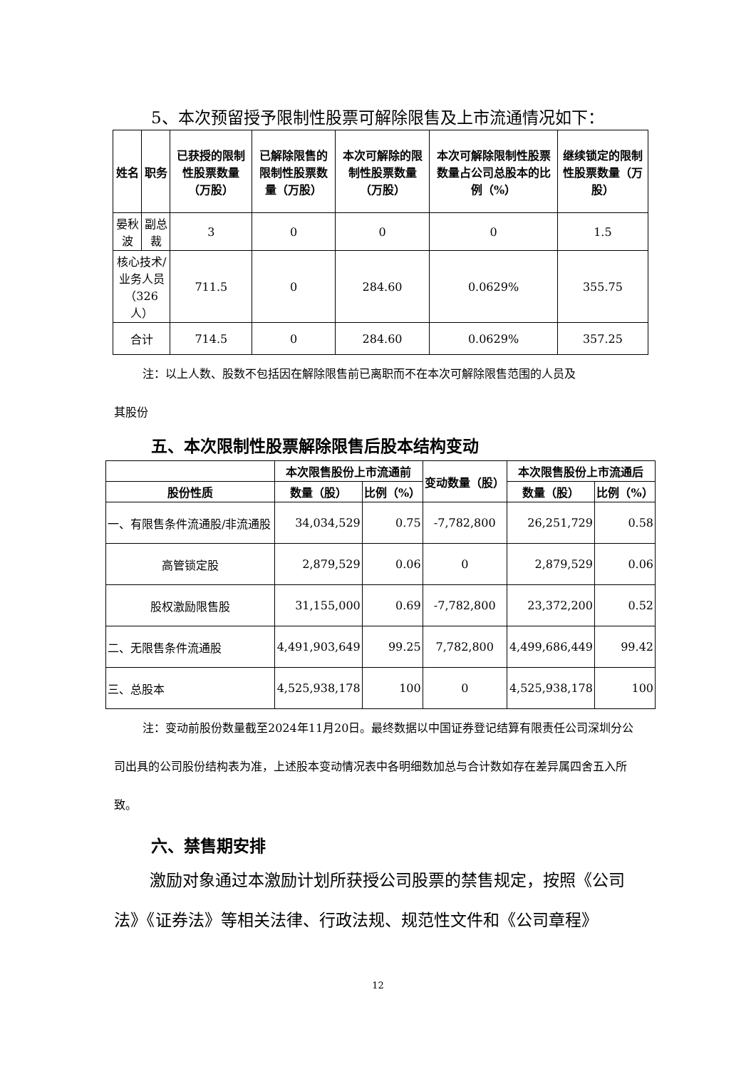5、本次预留授予限制性股票可解除限售及上市流通情况如下：
| 姓名 | 职务 | 已获授的限制性股票数量（万股） | 已解除限售的限制性股票数量（万股） | 本次可解除的限制性股票数量（万股） | 本次可解除限制性股票数量占公司总股本的比例（%） | 继续锁定的限制性股票数量（万股） |
| --- | --- | --- | --- | --- | --- | --- |
| 晏秋波 | 副总裁 | 3 | 0 | 0 | 0 | 1.5 |
| 核心技术/业务人员 （326 人） | | 711.5 | 0 | 284.60 | 0.0629% | 355.75 |
| 合计 | | 714.5 | 0 | 284.60 | 0.0629% | 357.25 |
注：以上人数、股数不包括因在解除限售前已离职而不在本次可解除限售范围的人员及
其股份
五、本次限制性股票解除限售后股本结构变动
| | 本次限售股份上市流通前 | | 变动数量（股） | 本次限售股份上市流通后 | |
| --- | --- | --- | --- | --- | --- |
| 股份性质 | 数量（股） | 比例（%） | | 数量（股） | 比例（%） |
| 一、有限售条件流通股/非流通股 | 34,034,529 | 0.75 | -7,782,800 | 26,251,729 | 0.58 |
| 高管锁定股 | 2,879,529 | 0.06 | 0 | 2,879,529 | 0.06 |
| 股权激励限售股 | 31,155,000 | 0.69 | -7,782,800 | 23,372,200 | 0.52 |
| 二、无限售条件流通股 | 4,491,903,649 | 99.25 | 7,782,800 | 4,499,686,449 | 99.42 |
| 三、总股本 | 4,525,938,178 | 100 | 0 | 4,525,938,178 | 100 |
注：变动前股份数量截至2024年11月20日。最终数据以中国证券登记结算有限责任公司深圳分公司出具的公司股份结构表为准，上述股本变动情况表中各明细数加总与合计数如存在差异属四舍五入所致。
六、禁售期安排
激励对象通过本激励计划所获授公司股票的禁售规定，按照《公司法》《证券法》等相关法律、行政法规、规范性文件和《公司章程》
12